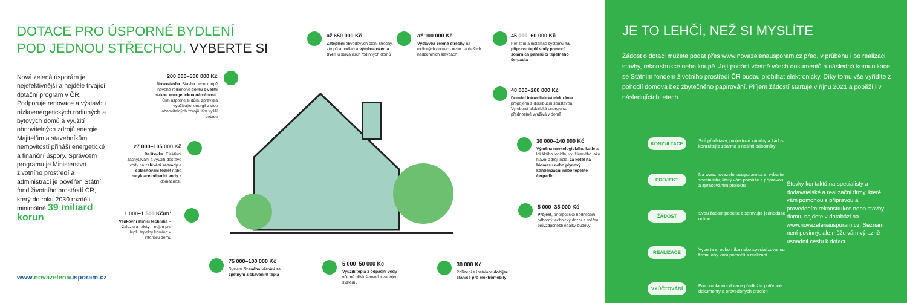DOTACE PRO ÚSPORNÉ BYDLENÍ
POD JEDNOU STŘECHOU. VYBERTE SI
Nová zelená úsporám je nejefektivnější a nejdéle trvající dotační program v ČR. Podporuje renovace a výstavbu nízkoenergetických rodinných a bytových domů a využití obnovitelných zdrojů energie. Majitelům a stavebníkům nemovitostí přináší energetické a finanční úspory. Správcem programu je Ministerstvo životního prostředí a administrací je pověřen Státní fond životního prostředí ČR, který do roku 2030 rozdělí minimálně 39 miliard korun.
až 650 000 Kč
Zateplení obvodových stěn, střechy, stropů a podlah a výměna oken a dveří u stávajících rodinných domů
až 100 000 Kč
Výstavba zelené střechy na rodinných domech nebo na dalších nadzemních stavbách
45 000–60 000 Kč
Pořízení a instalace systému na přípravu teplé vody pomocí solárních panelů či tepelného čerpadla
200 000–500 000 Kč
Novostavba. Stavba nebo koupě nového rodinného domu s velmi nízkou energetickou náročností. Čím úspornější dům, zpravidla využívající energii z více obnovitelných zdrojů, tím vyšší dotace
40 000–200 000 Kč
Domácí fotovoltaická elektrárna propojená s distribuční soustavou. Vyrobená elektrická energie se přednostně využívá v domě
27 000–105 000 Kč
Dešťovka. Efektivní zachytávání a využití dešťové vody na zalévání zahrady a splachování toalet nebo recyklace odpadní vody z domácnosti
30 000–140 000 Kč
Výměna neekologického kotle a lokálního topidla, využívaného jako hlavní zdroj tepla, za kotel na biomasu nebo plynový kondenzační nebo tepelné čerpadlo
1 000–1 500 Kč/m²
Venkovní stínící technika – žaluzie a rolety – nejen pro lepší tepelný komfort v interiéru domu
5 000–35 000 Kč
Projekt, energetické hodnocení, odborný technický dozor a měření průvzdušnosti obálky budovy
75 000–100 000 Kč
Systém řízeného větrání se zpětným získáváním tepla
5 000–50 000 Kč
Využití tepla z odpadní vody včetně příslušenství a zapojení systému
30 000 Kč
Pořízení a instalace dobíjecí stanice pro elektromobily
www.novazelenausporam.cz
JE TO LEHČÍ, NEŽ SI MYSLÍTE
Žádost o dotaci můžete podat přes www.novazelenausporam.cz před, v průběhu i po realizaci stavby, rekonstrukce nebo koupě. Její podání včetně všech dokumentů a následná komunikace se Státním fondem životního prostředí ČR budou probíhat elektronicky. Díky tomu vše vyřídíte z pohodlí domova bez zbytečného papírování. Příjem žádostí startuje v říjnu 2021 a poběží i v následujících letech.
KONZULTACE Své představy, projektové záměry a žádosti konzultujte zdarma s našimi odborníky
PROJEKT Na www.novazelenausporam.cz si vyberte specialistu, který vám pomůže s přípravou a zpracováním projektu
ŽÁDOST Svou žádost podejte a spravujte jednoduše online
REALIZACE Vyberte si odborníka nebo specializovanou firmu, aby vám pomohli s realizací
VYÚČTOVÁNÍ Pro proplacení dotace předložte potřebné dokumenty o provedených pracích
Stovky kontaktů na specialisty a dodavatelské a realizační firmy, které vám pomohou s přípravou a provedením rekonstrukce nebo stavby domu, najdete v databázi na www.novazelenausporam.cz. Seznam není povinný, ale může vám výrazně usnadnit cestu k dotaci.